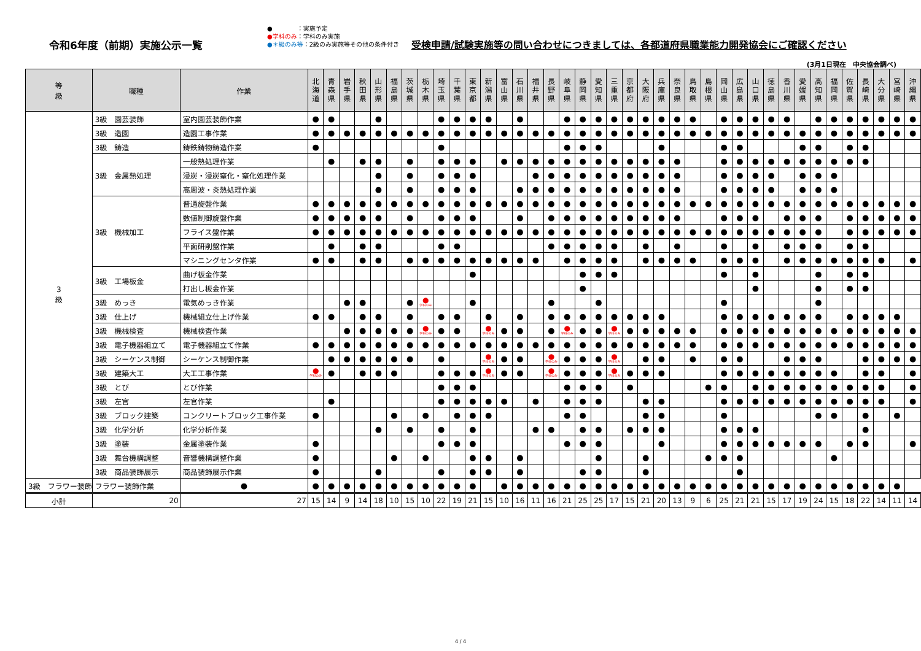令和6年度（前期）実施公示一覧
●　　　　：実施予定
●学科のみ：学科のみ実施
●＊級のみ等：2級のみ実施等その他の条件付き
受検申請/試験実施等の問い合わせにつきましては、各都道府県職業能力開発協会にご確認ください
(3月1日現在　中央協会調べ)
| 等 級 | 職種 | 作業 | 北 海 道 | 青 森 県 | 岩 手 県 | 秋 田 県 | 山 形 県 | 福 島 県 | 茨 城 県 | 栃 木 県 | 埼 玉 県 | 千 葉 県 | 東 京 都 | 新 潟 県 | 富 山 県 | 石 川 県 | 福 井 県 | 長 野 県 | 岐 阜 県 | 静 岡 県 | 愛 知 県 | 三 重 県 | 京 都 府 | 大 阪 府 | 兵 庫 県 | 奈 良 県 | 鳥 取 県 | 島 根 県 | 岡 山 県 | 広 島 県 | 山 口 県 | 徳 島 県 | 香 川 県 | 愛 媛 県 | 高 知 県 | 福 岡 県 | 佐 賀 県 | 長 崎 県 | 大 分 県 | 宮 崎 県 | 沖 縄 県 |
| --- | --- | --- | --- | --- | --- | --- | --- | --- | --- | --- | --- | --- | --- | --- | --- | --- | --- | --- | --- | --- | --- | --- | --- | --- | --- | --- | --- | --- | --- | --- | --- | --- | --- | --- | --- | --- | --- | --- | --- | --- | --- |
| 3 級 | 3級 園芸装飾 | 室内園芸装飾作業 | ● | ● | | | ● | | | | ● | ● | ● | ● | | ● | | | ● | ● | ● | ● | ● | ● | ● | ● | ● | | ● | ● | ● | ● | ● | | ● | ● | ● | ● | ● | ● | ● |
| | 3級 造園 | 造園工事作業 | ● | ● | ● | ● | ● | ● | ● | ● | ● | ● | ● | ● | ● | ● | ● | ● | ● | ● | ● | ● | ● | ● | ● | ● | ● | ● | ● | ● | ● | ● | ● | ● | ● | ● | ● | ● | ● | ● | ● |
| | 3級 鋳造 | 鋳鉄鋳物鋳造作業 | ● | | | | | | | | ● | | | | | | | | ● | ● | ● | | | | ● | | | | ● | ● | | | | ● | ● | | ● | ● | | | |
| | 3級 金属熱処理 | 一般熱処理作業 | | ● | | ● | ● | | ● | | ● | ● | ● | | ● | ● | ● | ● | ● | ● | ● | ● | ● | ● | ● | ● | | | ● | ● | ● | ● | ● | ● | ● | ● | ● | ● | | | |
| | | 浸炭・浸炭窒化・窒化処理作業 | | | | | ● | | ● | | ● | ● | ● | | | | ● | ● | ● | ● | ● | ● | ● | ● | ● | ● | | | ● | ● | ● | ● | | ● | ● | ● | | | | | |
| | | 高周波・炎熱処理作業 | | | | | ● | | ● | | ● | ● | ● | | | ● | ● | ● | ● | ● | ● | ● | ● | ● | ● | ● | | | ● | ● | ● | ● | | ● | ● | ● | | | | | |
| | 3級 機械加工 | 普通旋盤作業 | ● | ● | ● | ● | ● | ● | ● | ● | ● | ● | ● | ● | ● | ● | ● | ● | ● | ● | ● | ● | ● | ● | ● | ● | ● | ● | ● | ● | ● | ● | ● | ● | ● | ● | ● | ● | ● | ● | ● |
| | | 数値制御旋盤作業 | ● | ● | ● | ● | ● | | ● | | ● | ● | ● | | | ● | | ● | ● | ● | ● | ● | ● | ● | ● | ● | | | ● | ● | ● | | ● | ● | ● | | ● | ● | ● | ● | ● |
| | | フライス盤作業 | ● | ● | ● | ● | ● | ● | ● | ● | ● | ● | ● | ● | ● | ● | ● | ● | ● | ● | ● | ● | ● | ● | ● | ● | ● | ● | ● | ● | ● | ● | ● | ● | ● | | ● | ● | ● | ● | ● |
| | | 平面研削盤作業 | | ● | | ● | ● | | | | ● | ● | | | | | | ● | ● | ● | ● | ● | | ● | | ● | | | ● | | ● | | ● | ● | ● | | ● | ● | | | |
| | | マシニングセンタ作業 | ● | ● | | ● | ● | | ● | ● | ● | ● | ● | ● | ● | ● | ● | | ● | ● | ● | ● | | ● | ● | ● | ● | | ● | ● | ● | | ● | ● | ● | ● | ● | ● | ● | | ● |
| | 3級 工場板金 | 曲げ板金作業 | | | | | | | | | | | ● | | | | | | | ● | ● | ● | | | | | | | ● | | ● | | | | ● | | ● | ● | | | |
| | | 打出し板金作業 | | | | | | | | | | | | | | | | | | ● | | | | | | | | | | | ● | | | | ● | | ● | ● | | | |
| | 3級 めっき | 電気めっき作業 | | | ● | ● | | | ● | ● 学科のみ | | | ● | | | | | ● | | | ● | | | | | | | | ● | | | | | | ● | | | | | | |
| | 3級 仕上げ | 機械組立仕上げ作業 | ● | ● | | ● | ● | | ● | | ● | ● | | ● | | ● | | ● | ● | ● | ● | ● | ● | ● | ● | | | | ● | ● | ● | ● | ● | ● | ● | | ● | ● | ● | ● | |
| | 3級 機械検査 | 機械検査作業 | | | ● | ● | ● | ● | ● | ● 学科のみ | ● | ● | | ● 学科のみ | ● | ● | | ● | ● 学科のみ | ● | ● | ● 学科のみ | ● | ● | ● | ● | ● | | ● | ● | ● | ● | ● | ● | ● | ● | ● | ● | ● | ● | ● |
| | 3級 電子機器組立て | 電子機器組立て作業 | ● | ● | ● | ● | ● | ● | ● | ● | ● | ● | ● | ● | ● | ● | ● | ● | ● | ● | ● | ● | ● | ● | ● | ● | ● | | ● | ● | ● | ● | ● | ● | ● | ● | ● | ● | ● | ● | ● |
| | 3級 シーケンス制御 | シーケンス制御作業 | | ● | ● | ● | ● | ● | ● | | ● | | | ● 学科のみ | ● | ● | | ● 学科のみ | ● | ● | ● | ● 学科のみ | | ● | ● | | ● | | ● | ● | | | ● | ● | ● | | | ● | ● | ● | ● |
| | 3級 建築大工 | 大工工事作業 | ● 学科のみ | ● | | ● | ● | ● | | | ● | ● | ● | ● 学科のみ | ● | ● | | ● 学科のみ | ● | ● | ● | ● 学科のみ | ● | ● | ● | | | | ● | ● | ● | ● | ● | ● | ● | ● | | ● | ● | | ● |
| | 3級 とび | とび作業 | | | | | | | | | ● | ● | ● | | | | | | ● | ● | ● | | ● | | | | | ● | ● | | ● | ● | ● | ● | ● | ● | ● | ● | ● | | ● |
| | 3級 左官 | 左官作業 | | ● | | | | | | | ● | ● | ● | ● | ● | | ● | | ● | ● | ● | | | ● | ● | | | | ● | ● | ● | ● | ● | ● | ● | ● | ● | ● | ● | | ● |
| | 3級 ブロック建築 | コンクリートブロック工事作業 | ● | | | | | ● | | ● | | ● | ● | ● | | | | | ● | ● | | | | ● | ● | | | | ● | | | | | | ● | ● | | ● | | ● | |
| | 3級 化学分析 | 化学分析作業 | | | | | ● | | ● | | ● | | ● | | | | ● | ● | | ● | ● | | ● | ● | ● | | | | ● | ● | ● | | | | | | | ● | | | |
| | 3級 塗装 | 金属塗装作業 | ● | | | | | | | | ● | ● | ● | | | | | | ● | ● | ● | | | | ● | | | | ● | ● | ● | ● | ● | ● | ● | | ● | ● | | | ● |
| | 3級 舞台機構調整 | 音響機構調整作業 | ● | | | | | ● | | ● | | | ● | ● | | ● | | | | | ● | | | ● | | | | ● | ● | ● | | | | | | ● | | | | | |
| | 3級 商品装飾展示 | 商品装飾展示作業 | ● | | | | ● | | | | ● | | ● | ● | | ● | | | | ● | ● | | | ● | | | | | | ● | | | | | | | | | | | |
| 3級 フラワー装飾 | フラワー装飾作業 | ● | ● | ● | ● | ● | ● | ● | ● | ● | ● | ● | ● | | ● | ● | ● | ● | ● | ● | ● | ● | ● | ● | ● | ● | ● | ● | ● | ● | ● | ● | ● | ● | ● | ● | ● | ● | ● | ● | |
| 小計 | 20 | 27 | 15 | 14 | 9 | 14 | 18 | 10 | 15 | 10 | 22 | 19 | 21 | 15 | 10 | 16 | 11 | 16 | 21 | 25 | 25 | 17 | 15 | 21 | 20 | 13 | 9 | 6 | 25 | 21 | 21 | 15 | 17 | 19 | 24 | 15 | 18 | 22 | 14 | 11 | 14 |
4 / 4